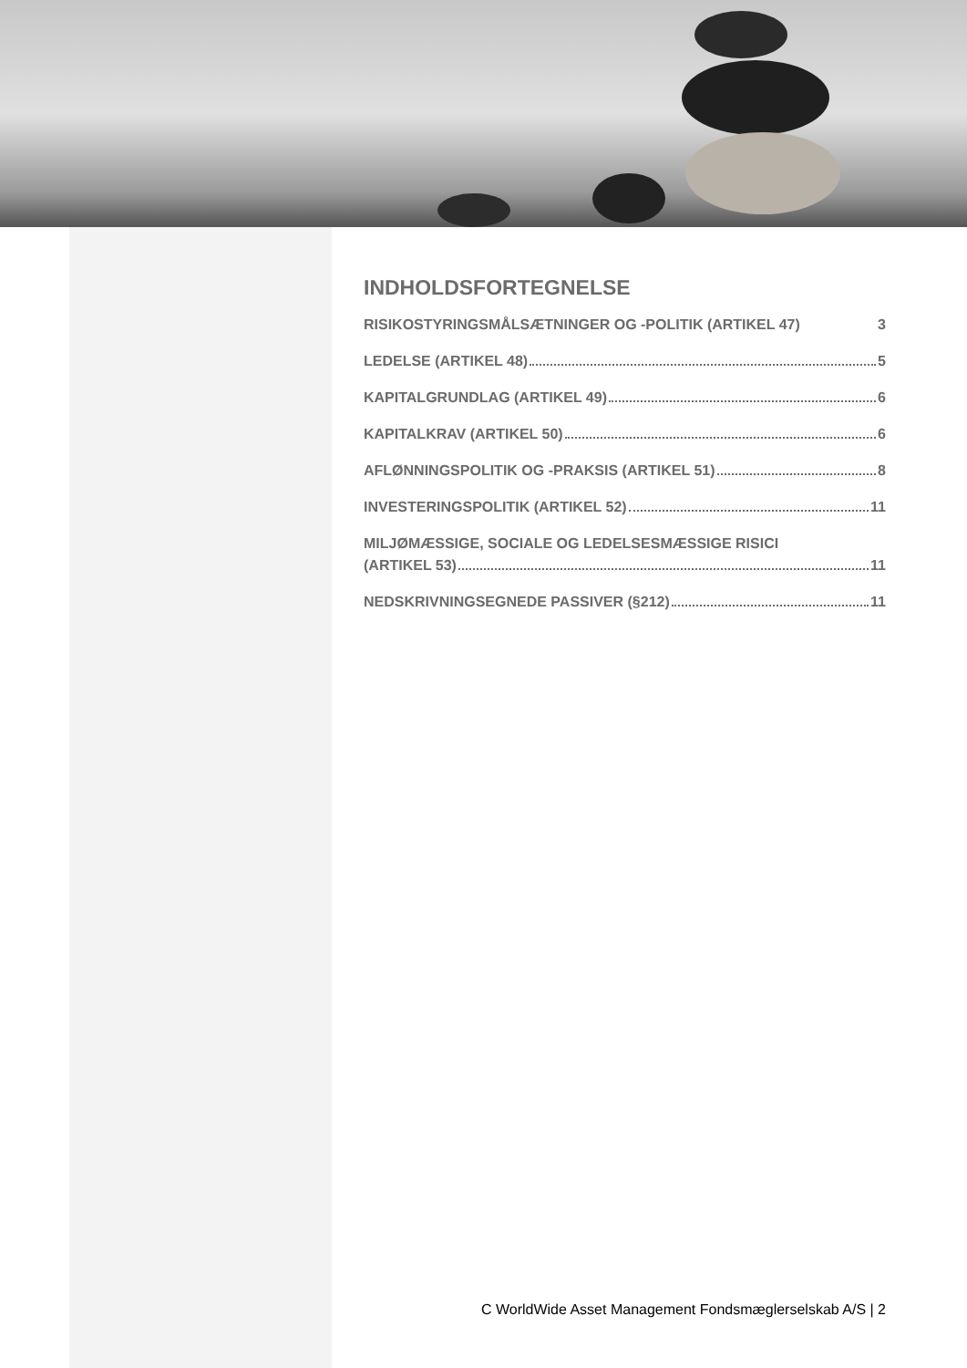INDHOLDSFORTEGNELSE
RISIKOSTYRINGSMÅLSÆTNINGER OG -POLITIK (ARTIKEL 47) 3
LEDELSE (ARTIKEL 48) 5
KAPITALGRUNDLAG (ARTIKEL 49) 6
KAPITALKRAV (ARTIKEL 50) 6
AFLØNNINGSPOLITIK OG -PRAKSIS (ARTIKEL 51) 8
INVESTERINGSPOLITIK (ARTIKEL 52) 11
MILJØMÆSSIGE, SOCIALE OG LEDELSESMÆSSIGE RISICI
(ARTIKEL 53) 11
NEDSKRIVNINGSEGNEDE PASSIVER (§212) 11
C WorldWide Asset Management Fondsmæglerselskab A/S | 2